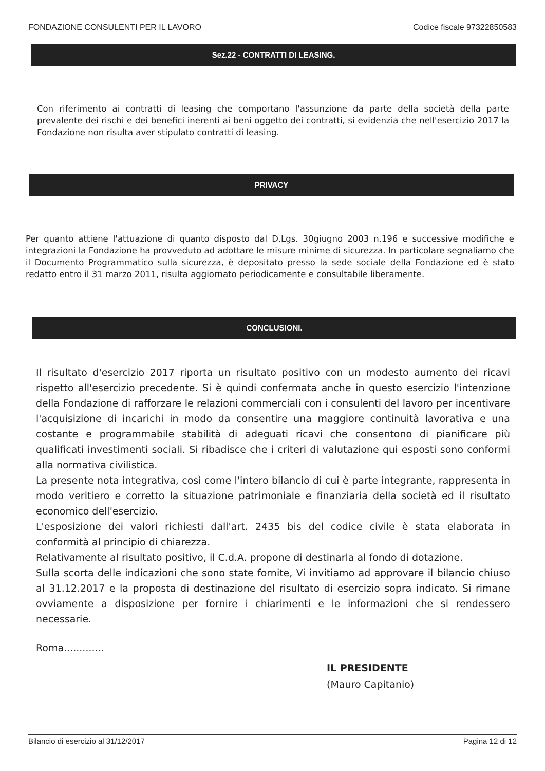FONDAZIONE CONSULENTI PER IL LAVORO Codice fiscale 97322850583
Sez.22 - CONTRATTI DI LEASING.
Con riferimento ai contratti di leasing che comportano l'assunzione da parte della società della parte prevalente dei rischi e dei benefici inerenti ai beni oggetto dei contratti, si evidenzia che nell'esercizio 2017 la Fondazione non risulta aver stipulato contratti di leasing.
PRIVACY
Per quanto attiene l'attuazione di quanto disposto dal D.Lgs. 30giugno 2003 n.196 e successive modifiche e integrazioni la Fondazione ha provveduto ad adottare le misure minime di sicurezza. In particolare segnaliamo che il Documento Programmatico sulla sicurezza, è depositato presso la sede sociale della Fondazione ed è stato redatto entro il 31 marzo 2011, risulta aggiornato periodicamente e consultabile liberamente.
CONCLUSIONI.
Il risultato d'esercizio 2017 riporta un risultato positivo con un modesto aumento dei ricavi rispetto all'esercizio precedente. Si è quindi confermata anche in questo esercizio l'intenzione della Fondazione di rafforzare le relazioni commerciali con i consulenti del lavoro per incentivare l'acquisizione di incarichi in modo da consentire una maggiore continuità lavorativa e una costante e programmabile stabilità di adeguati ricavi che consentono di pianificare più qualificati investimenti sociali. Si ribadisce che i criteri di valutazione qui esposti sono conformi alla normativa civilistica.
La presente nota integrativa, così come l'intero bilancio di cui è parte integrante, rappresenta in modo veritiero e corretto la situazione patrimoniale e finanziaria della società ed il risultato economico dell'esercizio.
L'esposizione dei valori richiesti dall'art. 2435 bis del codice civile è stata elaborata in conformità al principio di chiarezza.
Relativamente al risultato positivo, il C.d.A. propone di destinarla al fondo di dotazione.
Sulla scorta delle indicazioni che sono state fornite, Vi invitiamo ad approvare il bilancio chiuso al 31.12.2017 e la proposta di destinazione del risultato di esercizio sopra indicato. Si rimane ovviamente a disposizione per fornire i chiarimenti e le informazioni che si rendessero necessarie.
Roma.............
IL PRESIDENTE
(Mauro Capitanio)
Bilancio di esercizio al 31/12/2017 Pagina 12 di 12